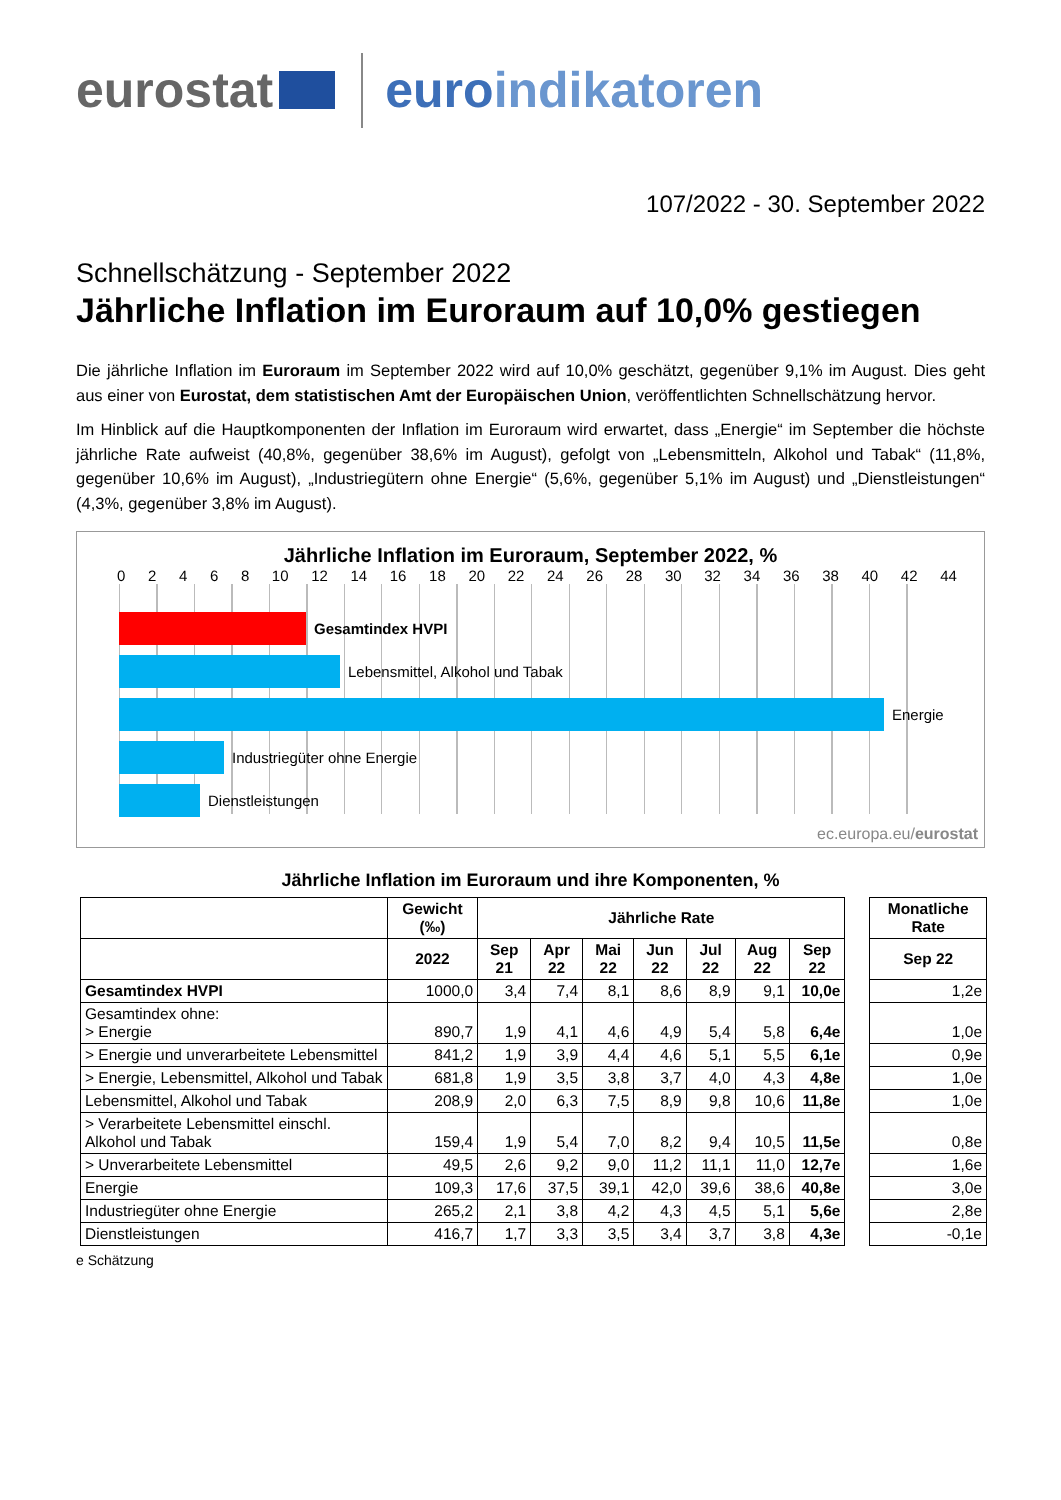eurostat euroindikatoren
107/2022 - 30. September 2022
Schnellschätzung - September 2022
Jährliche Inflation im Euroraum auf 10,0% gestiegen
Die jährliche Inflation im Euroraum im September 2022 wird auf 10,0% geschätzt, gegenüber 9,1% im August. Dies geht aus einer von Eurostat, dem statistischen Amt der Europäischen Union, veröffentlichten Schnellschätzung hervor.
Im Hinblick auf die Hauptkomponenten der Inflation im Euroraum wird erwartet, dass „Energie“ im September die höchste jährliche Rate aufweist (40,8%, gegenüber 38,6% im August), gefolgt von „Lebensmitteln, Alkohol und Tabak“ (11,8%, gegenüber 10,6% im August), „Industriegütern ohne Energie“ (5,6%, gegenüber 5,1% im August) und „Dienstleistungen“ (4,3%, gegenüber 3,8% im August).
Jährliche Inflation im Euroraum, September 2022, %
0 2 4 6 8 10 12 14 16 18 20 22 24 26 28 30 32 34 36 38 40 42 44
Gesamtindex HVPI
Lebensmittel, Alkohol und Tabak
Energie
Industriegüter ohne Energie
Dienstleistungen
ec.europa.eu/eurostat
Jährliche Inflation im Euroraum und ihre Komponenten, %
| | Gewicht (‰) | Jährliche Rate | | | | | | | | Monatliche Rate |
| --- | --- | --- | --- | --- | --- | --- | --- | --- | --- | --- |
| | 2022 | Sep 21 | Apr 22 | Mai 22 | Jun 22 | Jul 22 | Aug 22 | Sep 22 | | Sep 22 |
| Gesamtindex HVPI | 1000,0 | 3,4 | 7,4 | 8,1 | 8,6 | 8,9 | 9,1 | 10,0e | | 1,2e |
| Gesamtindex ohne: > Energie | 890,7 | 1,9 | 4,1 | 4,6 | 4,9 | 5,4 | 5,8 | 6,4e | | 1,0e |
| > Energie und unverarbeitete Lebensmittel | 841,2 | 1,9 | 3,9 | 4,4 | 4,6 | 5,1 | 5,5 | 6,1e | | 0,9e |
| > Energie, Lebensmittel, Alkohol und Tabak | 681,8 | 1,9 | 3,5 | 3,8 | 3,7 | 4,0 | 4,3 | 4,8e | | 1,0e |
| Lebensmittel, Alkohol und Tabak | 208,9 | 2,0 | 6,3 | 7,5 | 8,9 | 9,8 | 10,6 | 11,8e | | 1,0e |
| > Verarbeitete Lebensmittel einschl. Alkohol und Tabak | 159,4 | 1,9 | 5,4 | 7,0 | 8,2 | 9,4 | 10,5 | 11,5e | | 0,8e |
| > Unverarbeitete Lebensmittel | 49,5 | 2,6 | 9,2 | 9,0 | 11,2 | 11,1 | 11,0 | 12,7e | | 1,6e |
| Energie | 109,3 | 17,6 | 37,5 | 39,1 | 42,0 | 39,6 | 38,6 | 40,8e | | 3,0e |
| Industriegüter ohne Energie | 265,2 | 2,1 | 3,8 | 4,2 | 4,3 | 4,5 | 5,1 | 5,6e | | 2,8e |
| Dienstleistungen | 416,7 | 1,7 | 3,3 | 3,5 | 3,4 | 3,7 | 3,8 | 4,3e | | -0,1e |
e Schätzung